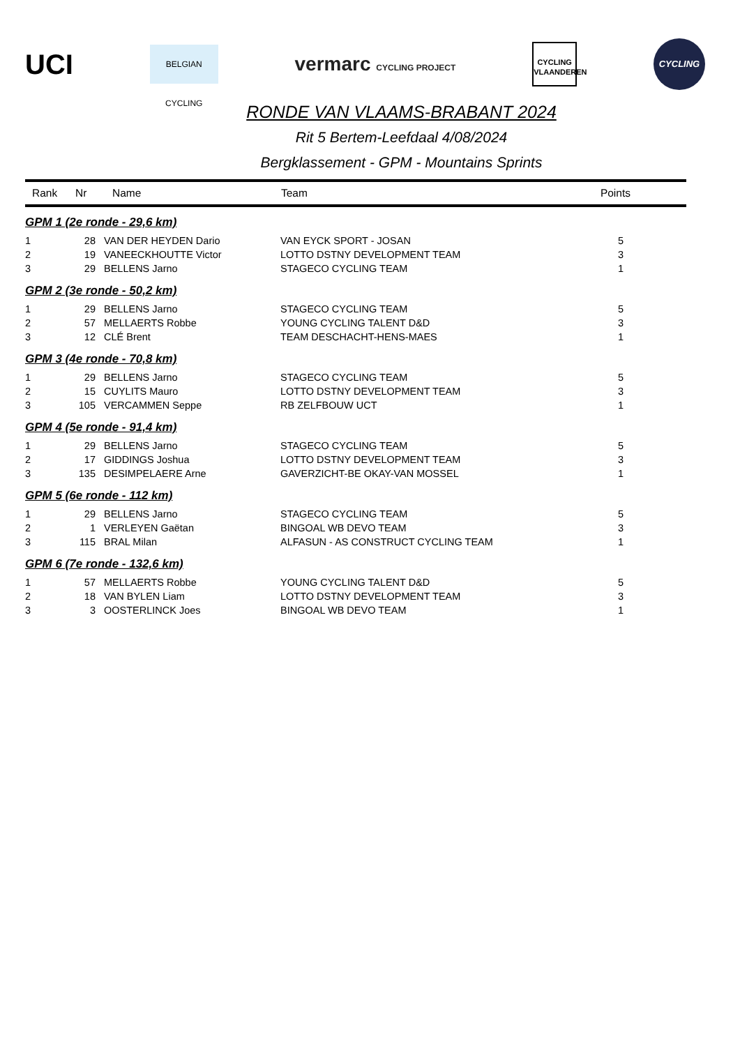UCI
BELGIAN CYCLING
vermarc CYCLING PROJECT
CYCLING
VLAANDEREN
CYCLING
RONDE VAN VLAAMS-BRABANT 2024
Rit 5 Bertem-Leefdaal 4/08/2024
Bergklassement - GPM - Mountains Sprints
| Rank | Nr | Name | Team | Points |
| --- | --- | --- | --- | --- |
| GPM 1 (2e ronde - 29,6 km) | | | | |
| 1 | 28 | VAN DER HEYDEN Dario | VAN EYCK SPORT - JOSAN | 5 |
| 2 | 19 | VANEECKHOUTTE Victor | LOTTO DSTNY DEVELOPMENT TEAM | 3 |
| 3 | 29 | BELLENS Jarno | STAGECO CYCLING TEAM | 1 |
| GPM 2 (3e ronde - 50,2 km) | | | | |
| 1 | 29 | BELLENS Jarno | STAGECO CYCLING TEAM | 5 |
| 2 | 57 | MELLAERTS Robbe | YOUNG CYCLING TALENT D&D | 3 |
| 3 | 12 | CLÉ Brent | TEAM DESCHACHT-HENS-MAES | 1 |
| GPM 3 (4e ronde - 70,8 km) | | | | |
| 1 | 29 | BELLENS Jarno | STAGECO CYCLING TEAM | 5 |
| 2 | 15 | CUYLITS Mauro | LOTTO DSTNY DEVELOPMENT TEAM | 3 |
| 3 | 105 | VERCAMMEN Seppe | RB ZELFBOUW UCT | 1 |
| GPM 4 (5e ronde - 91,4 km) | | | | |
| 1 | 29 | BELLENS Jarno | STAGECO CYCLING TEAM | 5 |
| 2 | 17 | GIDDINGS Joshua | LOTTO DSTNY DEVELOPMENT TEAM | 3 |
| 3 | 135 | DESIMPELAERE Arne | GAVERZICHT-BE OKAY-VAN MOSSEL | 1 |
| GPM 5 (6e ronde - 112 km) | | | | |
| 1 | 29 | BELLENS Jarno | STAGECO CYCLING TEAM | 5 |
| 2 | 1 | VERLEYEN Gaëtan | BINGOAL WB DEVO TEAM | 3 |
| 3 | 115 | BRAL Milan | ALFASUN - AS CONSTRUCT CYCLING TEAM | 1 |
| GPM 6 (7e ronde - 132,6 km) | | | | |
| 1 | 57 | MELLAERTS Robbe | YOUNG CYCLING TALENT D&D | 5 |
| 2 | 18 | VAN BYLEN Liam | LOTTO DSTNY DEVELOPMENT TEAM | 3 |
| 3 | 3 | OOSTERLINCK Joes | BINGOAL WB DEVO TEAM | 1 |